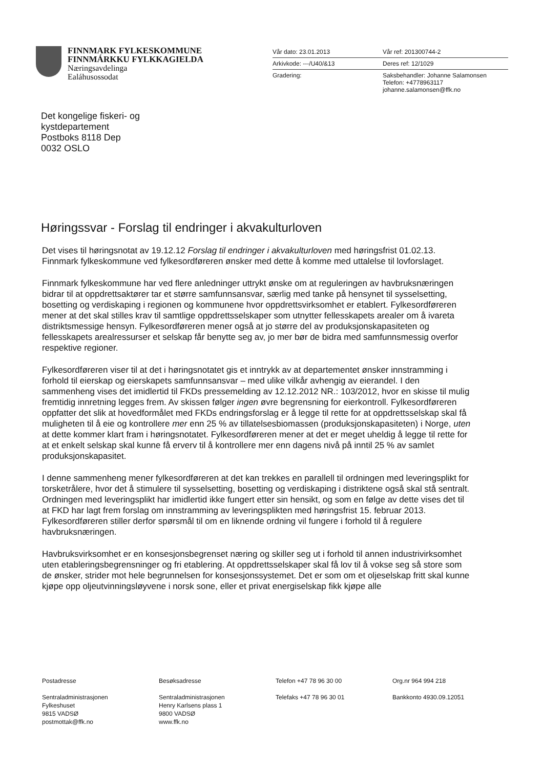FINNMARK FYLKESKOMMUNE
FINNMÁRKKU FYLKKAGIELDA
Næringsavdelinga
Ealáhusossodat
Vår dato: 23.01.2013 Vår ref: 201300744-2
Arkivkode: ---/U40/&13 Deres ref: 12/1029
Gradering: Saksbehandler: Johanne Salamonsen
Telefon: +4778963117
johanne.salamonsen@ffk.no
Det kongelige fiskeri- og
kystdepartement
Postboks 8118 Dep
0032 OSLO
Høringssvar - Forslag til endringer i akvakulturloven
Det vises til høringsnotat av 19.12.12 Forslag til endringer i akvakulturloven med høringsfrist 01.02.13. Finnmark fylkeskommune ved fylkesordføreren ønsker med dette å komme med uttalelse til lovforslaget.
Finnmark fylkeskommune har ved flere anledninger uttrykt ønske om at reguleringen av havbruksnæringen bidrar til at oppdrettsaktører tar et større samfunnsansvar, særlig med tanke på hensynet til sysselsetting, bosetting og verdiskaping i regionen og kommunene hvor oppdrettsvirksomhet er etablert. Fylkesordføreren mener at det skal stilles krav til samtlige oppdrettsselskaper som utnytter fellesskapets arealer om å ivareta distriktsmessige hensyn. Fylkesordføreren mener også at jo større del av produksjonskapasiteten og fellesskapets arealressurser et selskap får benytte seg av, jo mer bør de bidra med samfunnsmessig overfor respektive regioner.
Fylkesordføreren viser til at det i høringsnotatet gis et inntrykk av at departementet ønsker innstramming i forhold til eierskap og eierskapets samfunnsansvar – med ulike vilkår avhengig av eierandel. I den sammenheng vises det imidlertid til FKDs pressemelding av 12.12.2012 NR.: 103/2012, hvor en skisse til mulig fremtidig innretning legges frem. Av skissen følger ingen øvre begrensning for eierkontroll. Fylkesordføreren oppfatter det slik at hovedformålet med FKDs endringsforslag er å legge til rette for at oppdrettsselskap skal få muligheten til å eie og kontrollere mer enn 25 % av tillatelsesbiomassen (produksjonskapasiteten) i Norge, uten at dette kommer klart fram i høringsnotatet. Fylkesordføreren mener at det er meget uheldig å legge til rette for at et enkelt selskap skal kunne få erverv til å kontrollere mer enn dagens nivå på inntil 25 % av samlet produksjonskapasitet.
I denne sammenheng mener fylkesordføreren at det kan trekkes en parallell til ordningen med leveringsplikt for torsketrålere, hvor det å stimulere til sysselsetting, bosetting og verdiskaping i distriktene også skal stå sentralt. Ordningen med leveringsplikt har imidlertid ikke fungert etter sin hensikt, og som en følge av dette vises det til at FKD har lagt frem forslag om innstramming av leveringsplikten med høringsfrist 15. februar 2013. Fylkesordføreren stiller derfor spørsmål til om en liknende ordning vil fungere i forhold til å regulere havbruksnæringen.
Havbruksvirksomhet er en konsesjonsbegrenset næring og skiller seg ut i forhold til annen industrivirksomhet uten etableringsbegrensninger og fri etablering. At oppdrettsselskaper skal få lov til å vokse seg så store som de ønsker, strider mot hele begrunnelsen for konsesjonssystemet. Det er som om et oljeselskap fritt skal kunne kjøpe opp oljeutvinningsløyvene i norsk sone, eller et privat energiselskap fikk kjøpe alle
Postadresse
Sentraladministrasjonen
Fylkeshuset
9815 VADSØ
postmottak@ffk.no
Besøksadresse
Sentraladministrasjonen
Henry Karlsens plass 1
9800 VADSØ
www.ffk.no
Telefon +47 78 96 30 00
Telefaks +47 78 96 30 01
Org.nr 964 994 218
Bankkonto 4930.09.12051